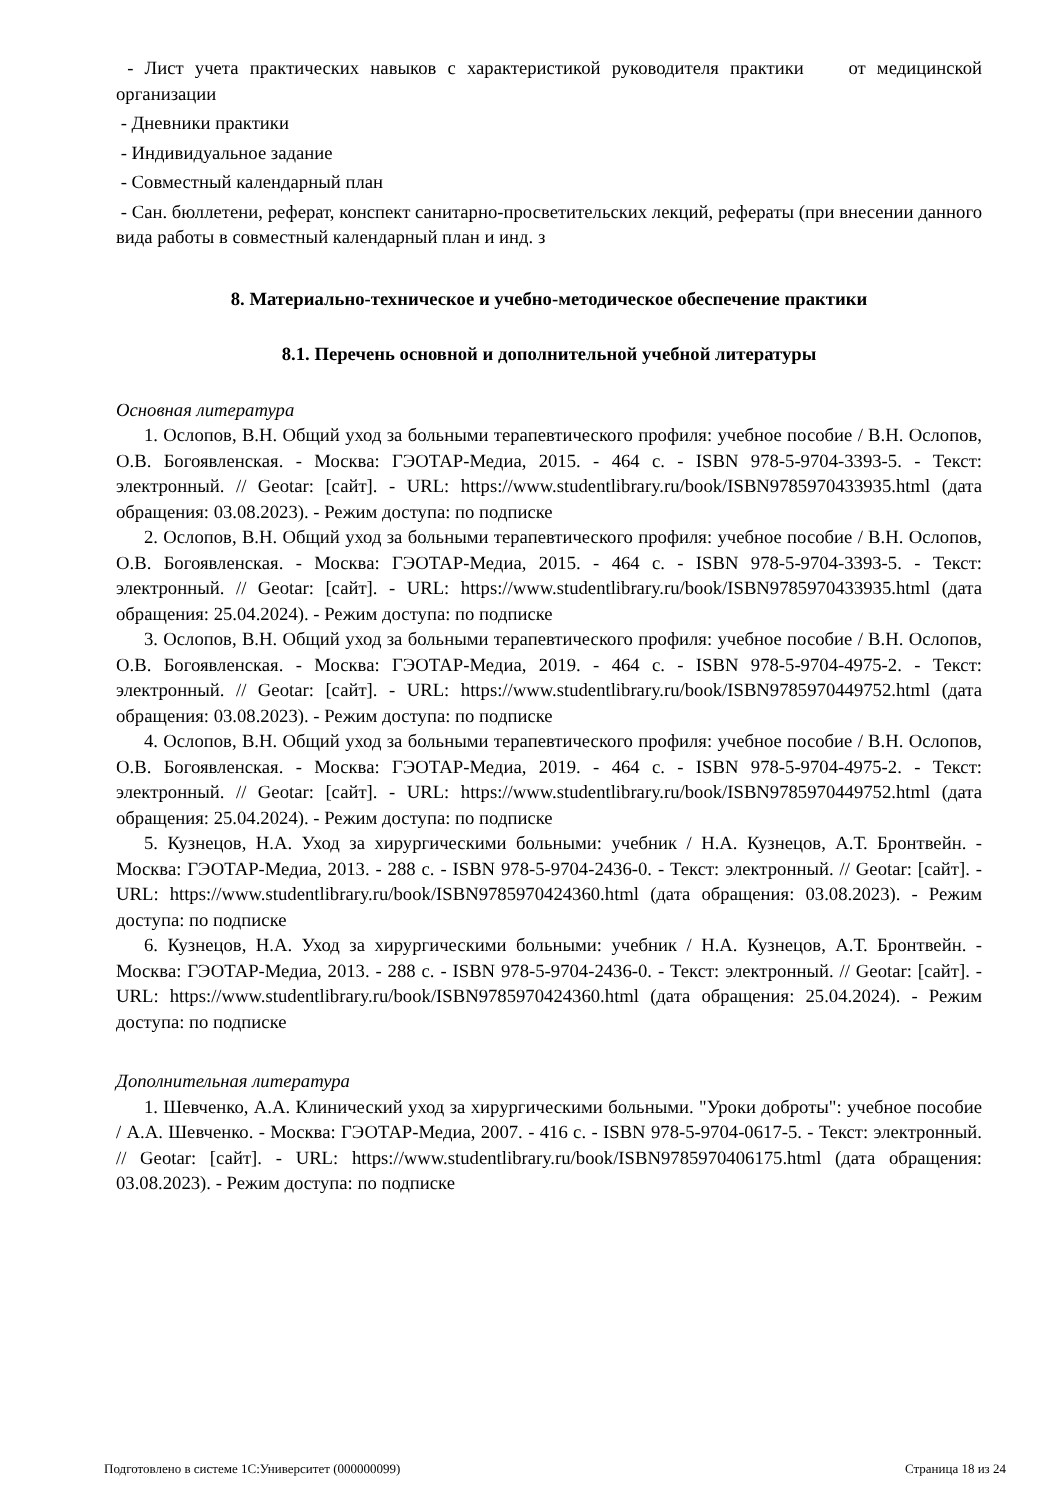- Лист учета практических навыков с характеристикой руководителя практики от медицинской организации
- Дневники практики
- Индивидуальное задание
- Совместный календарный план
- Сан. бюллетени, реферат, конспект санитарно-просветительских лекций, рефераты (при внесении данного вида работы в совместный календарный план и инд. з
8. Материально-техническое и учебно-методическое обеспечение практики
8.1. Перечень основной и дополнительной учебной литературы
Основная литература
1. Ослопов, В.Н. Общий уход за больными терапевтического профиля: учебное пособие / В.Н. Ослопов, О.В. Богоявленская. - Москва: ГЭОТАР-Медиа, 2015. - 464 с. - ISBN 978-5-9704-3393-5. - Текст: электронный. // Geotar: [сайт]. - URL: https://www.studentlibrary.ru/book/ISBN9785970433935.html (дата обращения: 03.08.2023). - Режим доступа: по подписке
2. Ослопов, В.Н. Общий уход за больными терапевтического профиля: учебное пособие / В.Н. Ослопов, О.В. Богоявленская. - Москва: ГЭОТАР-Медиа, 2015. - 464 с. - ISBN 978-5-9704-3393-5. - Текст: электронный. // Geotar: [сайт]. - URL: https://www.studentlibrary.ru/book/ISBN9785970433935.html (дата обращения: 25.04.2024). - Режим доступа: по подписке
3. Ослопов, В.Н. Общий уход за больными терапевтического профиля: учебное пособие / В.Н. Ослопов, О.В. Богоявленская. - Москва: ГЭОТАР-Медиа, 2019. - 464 с. - ISBN 978-5-9704-4975-2. - Текст: электронный. // Geotar: [сайт]. - URL: https://www.studentlibrary.ru/book/ISBN9785970449752.html (дата обращения: 03.08.2023). - Режим доступа: по подписке
4. Ослопов, В.Н. Общий уход за больными терапевтического профиля: учебное пособие / В.Н. Ослопов, О.В. Богоявленская. - Москва: ГЭОТАР-Медиа, 2019. - 464 с. - ISBN 978-5-9704-4975-2. - Текст: электронный. // Geotar: [сайт]. - URL: https://www.studentlibrary.ru/book/ISBN9785970449752.html (дата обращения: 25.04.2024). - Режим доступа: по подписке
5. Кузнецов, Н.А. Уход за хирургическими больными: учебник / Н.А. Кузнецов, А.Т. Бронтвейн. - Москва: ГЭОТАР-Медиа, 2013. - 288 с. - ISBN 978-5-9704-2436-0. - Текст: электронный. // Geotar: [сайт]. - URL: https://www.studentlibrary.ru/book/ISBN9785970424360.html (дата обращения: 03.08.2023). - Режим доступа: по подписке
6. Кузнецов, Н.А. Уход за хирургическими больными: учебник / Н.А. Кузнецов, А.Т. Бронтвейн. - Москва: ГЭОТАР-Медиа, 2013. - 288 с. - ISBN 978-5-9704-2436-0. - Текст: электронный. // Geotar: [сайт]. - URL: https://www.studentlibrary.ru/book/ISBN9785970424360.html (дата обращения: 25.04.2024). - Режим доступа: по подписке
Дополнительная литература
1. Шевченко, А.А. Клинический уход за хирургическими больными. "Уроки доброты": учебное пособие / А.А. Шевченко. - Москва: ГЭОТАР-Медиа, 2007. - 416 с. - ISBN 978-5-9704-0617-5. - Текст: электронный. // Geotar: [сайт]. - URL: https://www.studentlibrary.ru/book/ISBN9785970406175.html (дата обращения: 03.08.2023). - Режим доступа: по подписке
Подготовлено в системе 1С:Университет (000000099) Страница 18 из 24